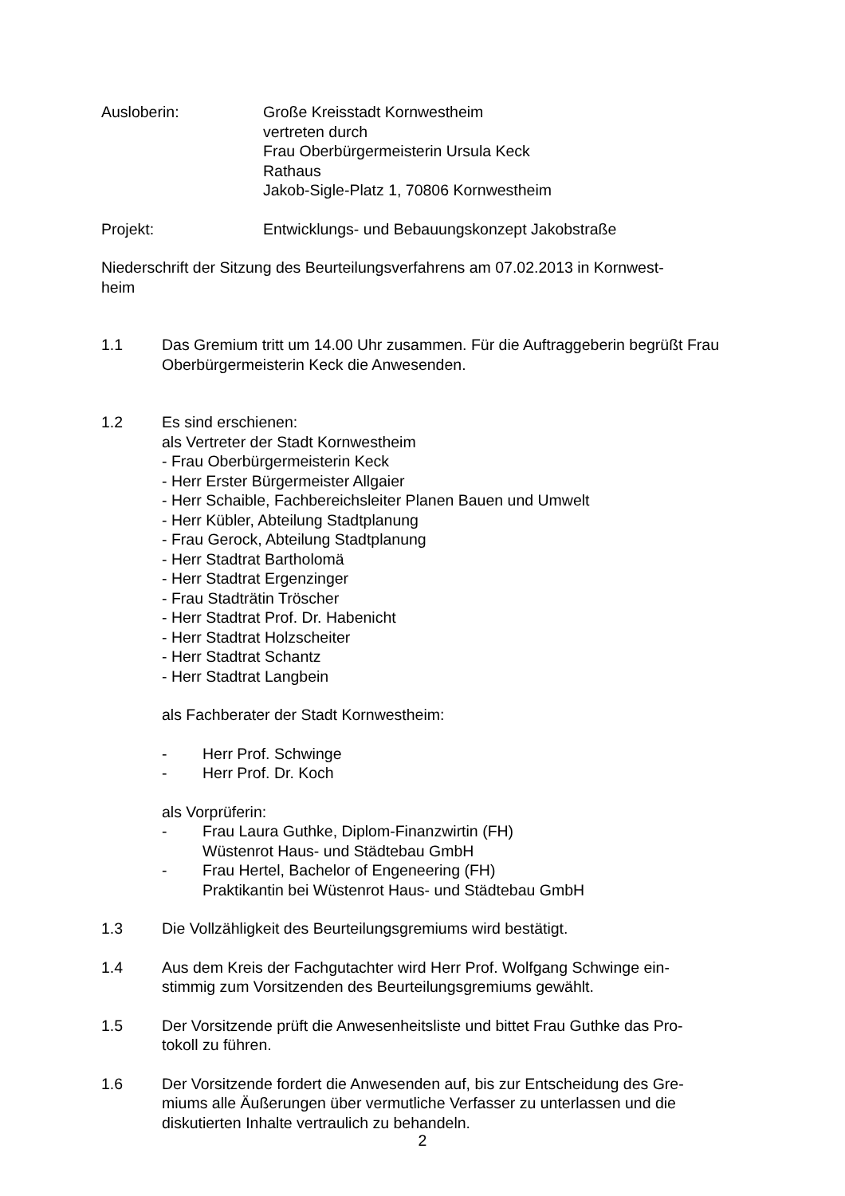Ausloberin: Große Kreisstadt Kornwestheim
vertreten durch
Frau Oberbürgermeisterin Ursula Keck
Rathaus
Jakob-Sigle-Platz 1, 70806 Kornwestheim
Projekt: Entwicklungs- und Bebauungskonzept Jakobstraße
Niederschrift der Sitzung des Beurteilungsverfahrens am 07.02.2013 in Kornwest-
heim
1.1 Das Gremium tritt um 14.00 Uhr zusammen. Für die Auftraggeberin begrüßt Frau Oberbürgermeisterin Keck die Anwesenden.
1.2 Es sind erschienen:
als Vertreter der Stadt Kornwestheim
- Frau Oberbürgermeisterin Keck
- Herr Erster Bürgermeister Allgaier
- Herr Schaible, Fachbereichsleiter Planen Bauen und Umwelt
- Herr Kübler, Abteilung Stadtplanung
- Frau Gerock, Abteilung Stadtplanung
- Herr Stadtrat Bartholomä
- Herr Stadtrat Ergenzinger
- Frau Stadträtin Tröscher
- Herr Stadtrat Prof. Dr. Habenicht
- Herr Stadtrat Holzscheiter
- Herr Stadtrat Schantz
- Herr Stadtrat Langbein
als Fachberater der Stadt Kornwestheim:
- Herr Prof. Schwinge
- Herr Prof. Dr. Koch
als Vorprüferin:
- Frau Laura Guthke, Diplom-Finanzwirtin (FH)
Wüstenrot Haus- und Städtebau GmbH
- Frau Hertel, Bachelor of Engeneering (FH)
Praktikantin bei Wüstenrot Haus- und Städtebau GmbH
1.3 Die Vollzähligkeit des Beurteilungsgremiums wird bestätigt.
1.4 Aus dem Kreis der Fachgutachter wird Herr Prof. Wolfgang Schwinge ein-
stimmig zum Vorsitzenden des Beurteilungsgremiums gewählt.
1.5 Der Vorsitzende prüft die Anwesenheitsliste und bittet Frau Guthke das Pro-
tokoll zu führen.
1.6 Der Vorsitzende fordert die Anwesenden auf, bis zur Entscheidung des Gre-
miums alle Äußerungen über vermutliche Verfasser zu unterlassen und die diskutierten Inhalte vertraulich zu behandeln.
2